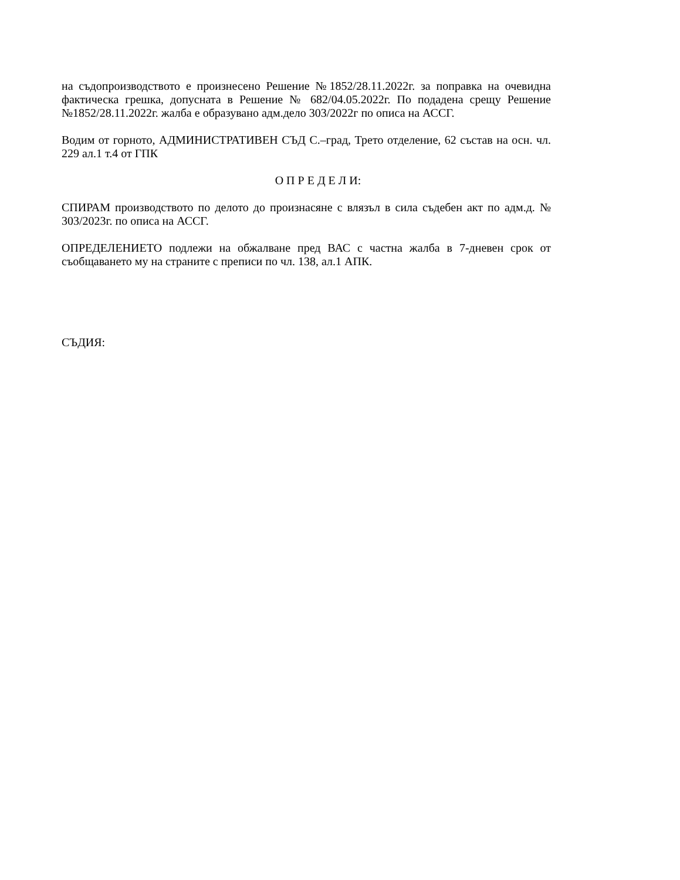на съдопроизводството е произнесено Решение №1852/28.11.2022г. за поправка на очевидна фактическа грешка, допусната в Решение № 682/04.05.2022г. По подадена срещу Решение №1852/28.11.2022г. жалба е образувано адм.дело 303/2022г по описа на АССГ.
Водим от горното, АДМИНИСТРАТИВЕН СЪД С.–град, Трето отделение, 62 състав на осн. чл. 229 ал.1 т.4 от ГПК
О П Р Е Д Е Л И:
СПИРАМ производството по делото до произнасяне с влязъл в сила съдебен акт по адм.д. № 303/2023г. по описа на АССГ.
ОПРЕДЕЛЕНИЕТО подлежи на обжалване пред ВАС с частна жалба в 7-дневен срок от съобщаването му на страните с преписи по чл. 138, ал.1 АПК.
СЪДИЯ: